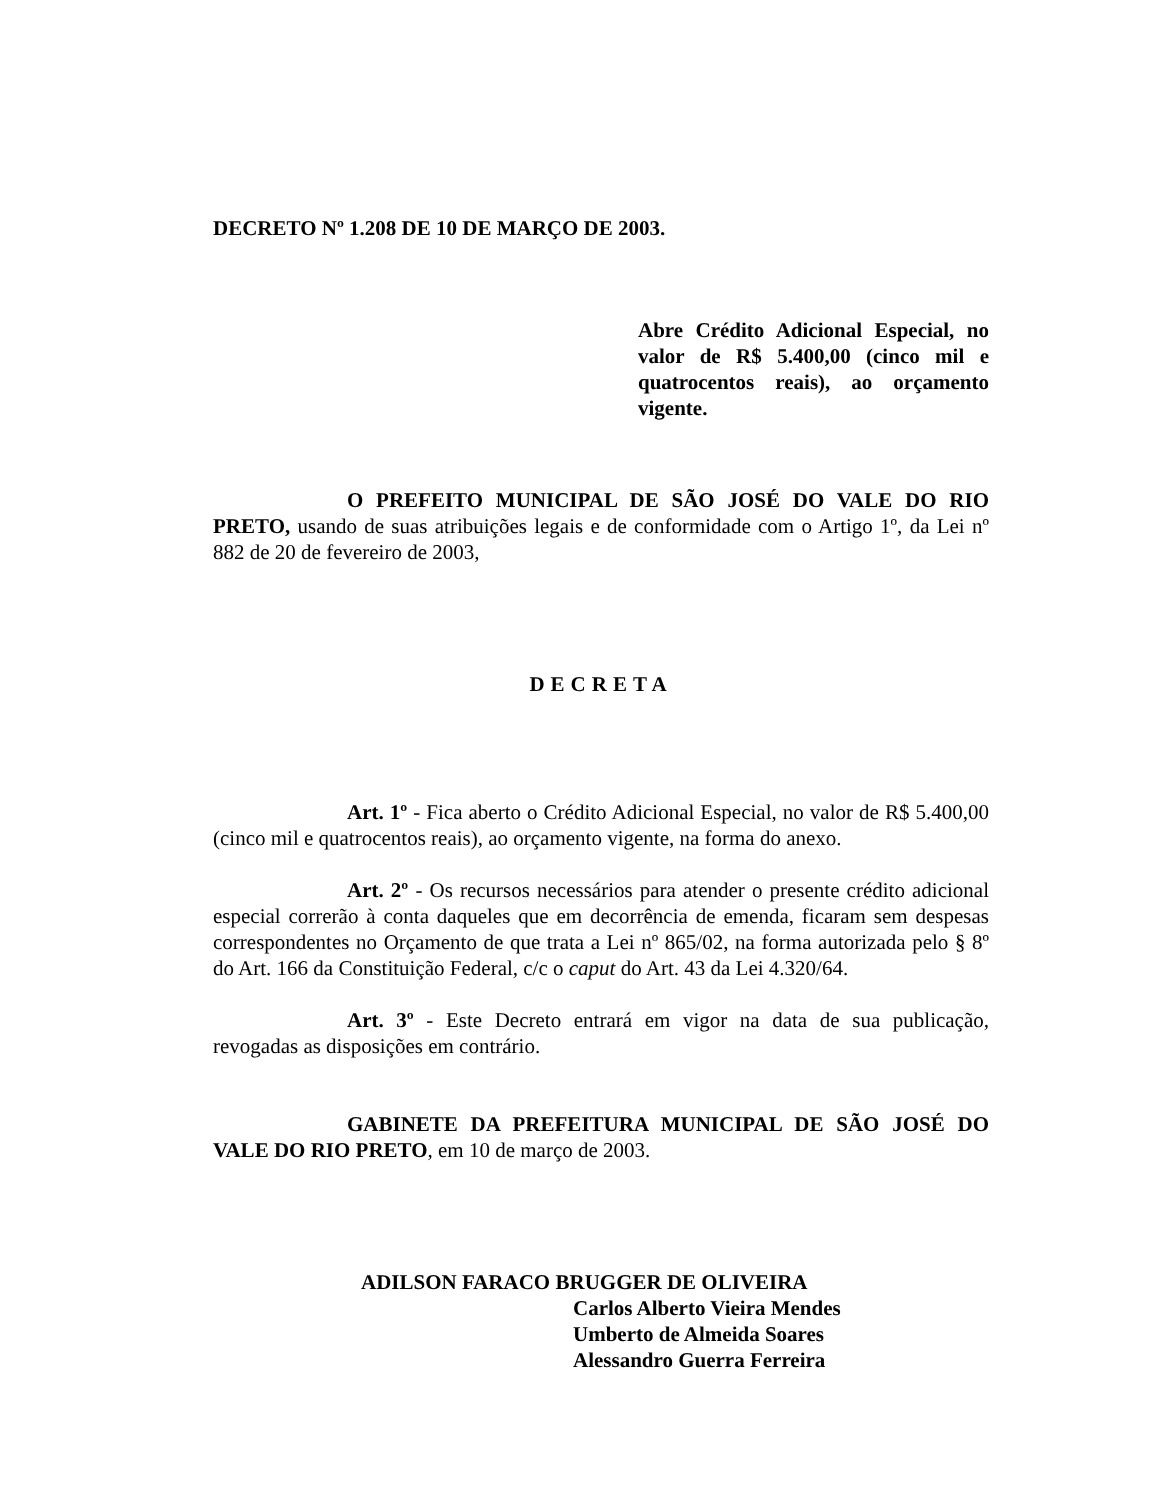DECRETO Nº 1.208 DE 10 DE MARÇO DE 2003.
Abre Crédito Adicional Especial, no valor de R$ 5.400,00 (cinco mil e quatrocentos reais), ao orçamento vigente.
O PREFEITO MUNICIPAL DE SÃO JOSÉ DO VALE DO RIO PRETO, usando de suas atribuições legais e de conformidade com o Artigo 1º, da Lei nº 882 de 20 de fevereiro de 2003,
DECRETA
Art. 1º - Fica aberto o Crédito Adicional Especial, no valor de R$ 5.400,00 (cinco mil e quatrocentos reais), ao orçamento vigente, na forma do anexo.
Art. 2º - Os recursos necessários para atender o presente crédito adicional especial correrão à conta daqueles que em decorrência de emenda, ficaram sem despesas correspondentes no Orçamento de que trata a Lei nº 865/02, na forma autorizada pelo § 8º do Art. 166 da Constituição Federal, c/c o caput do Art. 43 da Lei 4.320/64.
Art. 3º - Este Decreto entrará em vigor na data de sua publicação, revogadas as disposições em contrário.
GABINETE DA PREFEITURA MUNICIPAL DE SÃO JOSÉ DO VALE DO RIO PRETO, em 10 de março de 2003.
ADILSON FARACO BRUGGER DE OLIVEIRA
Carlos Alberto Vieira Mendes
Umberto de Almeida Soares
Alessandro Guerra Ferreira